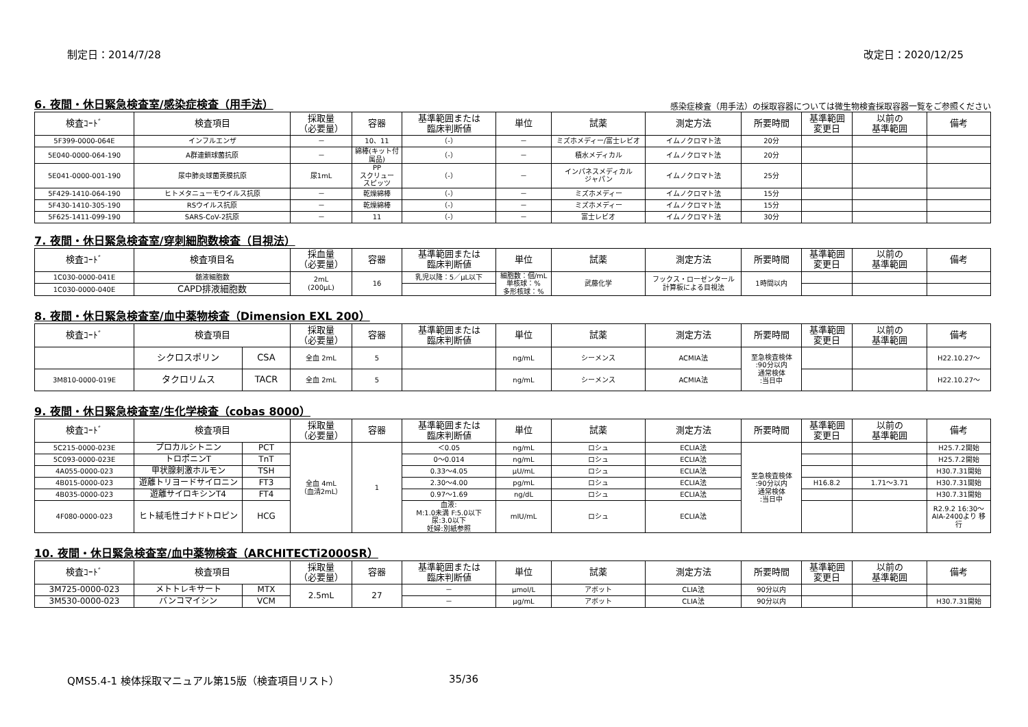制定日：2014/7/28 改定日：2020/12/25
6. 夜間・休日緊急検査室/感染症検査（用手法）
感染症検査（用手法）の採取容器については微生物検査採取容器一覧をご参照ください
| 検査ｺｰﾄﾞ | 検査項目 | 採取量 （必要量） | 容器 | 基準範囲または 臨床判断値 | 単位 | 試薬 | 測定方法 | 所要時間 | 基準範囲 変更日 | 以前の 基準範囲 | 備考 |
| --- | --- | --- | --- | --- | --- | --- | --- | --- | --- | --- | --- |
| 5F399-0000-064E | インフルエンザ | － | 10、11 | （-） | － | ミズホメディー/富士レビオ | イムノクロマト法 | 20分 | | | |
| 5E040-0000-064-190 | A群連鎖球菌抗原 | － | 綿棒(キット付属品) | （-） | － | 積水メディカル | イムノクロマト法 | 20分 | | | |
| 5E041-0000-001-190 | 尿中肺炎球菌莢膜抗原 | 尿1mL | PP スクリュー スピッツ | （-） | － | インパネスメディカル ジャパン | イムノクロマト法 | 25分 | | | |
| 5F429-1410-064-190 | ヒトメタニューモウイルス抗原 | － | 乾燥綿棒 | （-） | － | ミズホメディー | イムノクロマト法 | 15分 | | | |
| 5F430-1410-305-190 | RSウイルス抗原 | － | 乾燥綿棒 | （-） | － | ミズホメディー | イムノクロマト法 | 15分 | | | |
| 5F625-1411-099-190 | SARS-CoV-2抗原 | － | 11 | （-） | － | 富士レビオ | イムノクロマト法 | 30分 | | | |
7. 夜間・休日緊急検査室/穿刺細胞数検査（目視法）
| 検査ｺｰﾄﾞ | 検査項目名 | 採血量 （必要量） | 容器 | 基準範囲または 臨床判断値 | 単位 | 試薬 | 測定方法 | 所要時間 | 基準範囲 変更日 | 以前の 基準範囲 | 備考 |
| --- | --- | --- | --- | --- | --- | --- | --- | --- | --- | --- | --- |
| 1C030-0000-041E | 髄液細胞数 | 2mL (200μL) | 16 | 乳児以降：5／μL以下 | 細胞数：個/mL 単核球：% 多形核球：% | 武藤化学 | フックス・ローゼンタール 計算板による目視法 | 1時間以内 | | | |
| 1C030-0000-040E | CAPD排液細胞数 | | | | | | | | | | |
8. 夜間・休日緊急検査室/血中薬物検査（Dimension EXL 200）
| 検査ｺｰﾄﾞ | 検査項目 | | 採取量 （必要量） | 容器 | 基準範囲または 臨床判断値 | 単位 | 試薬 | 測定方法 | 所要時間 | 基準範囲 変更日 | 以前の 基準範囲 | 備考 |
| --- | --- | --- | --- | --- | --- | --- | --- | --- | --- | --- | --- | --- |
| | シクロスポリン | CSA | 全血 2mL | 5 | | ng/mL | シーメンス | ACMIA法 | 至急検査検体 :90分以内 通常検体 :当日中 | | | H22.10.27～ |
| 3M810-0000-019E | タクロリムス | TACR | 全血 2mL | 5 | | ng/mL | シーメンス | ACMIA法 | | | | H22.10.27～ |
9. 夜間・休日緊急検査室/生化学検査（cobas 8000）
| 検査ｺｰﾄﾞ | 検査項目 | | 採取量 （必要量） | 容器 | 基準範囲または 臨床判断値 | 単位 | 試薬 | 測定方法 | 所要時間 | 基準範囲 変更日 | 以前の 基準範囲 | 備考 |
| --- | --- | --- | --- | --- | --- | --- | --- | --- | --- | --- | --- | --- |
| 5C215-0000-023E | プロカルシトニン | PCT | 全血 4mL （血清2mL） | 1 | ＜0.05 | ng/mL | ロシュ | ECLIA法 | 至急検査検体 :90分以内 通常検体 :当日中 | | | H25.7.2開始 |
| 5C093-0000-023E | トロポニンT | TnT | | | 0～0.014 | ng/mL | ロシュ | ECLIA法 | | | | H25.7.2開始 |
| 4A055-0000-023 | 甲状腺刺激ホルモン | TSH | | | 0.33～4.05 | μU/mL | ロシュ | ECLIA法 | | | | H30.7.31開始 |
| 4B015-0000-023 | 遊離トリヨードサイロニン | FT3 | | | 2.30～4.00 | pg/mL | ロシュ | ECLIA法 | | H16.8.2 | 1.71～3.71 | H30.7.31開始 |
| 4B035-0000-023 | 遊離サイロキシンT4 | FT4 | | | 0.97～1.69 | ng/dL | ロシュ | ECLIA法 | | | | H30.7.31開始 |
| 4F080-0000-023 | ヒト絨毛性ゴナドトロピン | HCG | | | 血液: M:1.0未満 F:5.0以下 尿:3.0以下 妊婦:別紙参照 | mIU/mL | ロシュ | ECLIA法 | | | | R2.9.2 16:30～ AIA-2400より 移行 |
10. 夜間・休日緊急検査室/血中薬物検査（ARCHITECTi2000SR）
| 検査ｺｰﾄﾞ | 検査項目 | | 採取量 （必要量） | 容器 | 基準範囲または 臨床判断値 | 単位 | 試薬 | 測定方法 | 所要時間 | 基準範囲 変更日 | 以前の 基準範囲 | 備考 |
| --- | --- | --- | --- | --- | --- | --- | --- | --- | --- | --- | --- | --- |
| 3M725-0000-023 | メトトレキサート | MTX | 2.5mL | 27 | － | μmol/L | アボット | CLIA法 | 90分以内 | | | |
| 3M530-0000-023 | バンコマイシン | VCM | | | － | μg/mL | アボット | CLIA法 | 90分以内 | | | H30.7.31開始 |
QMS5.4-1 検体採取マニュアル第15版（検査項目リスト） 35/36